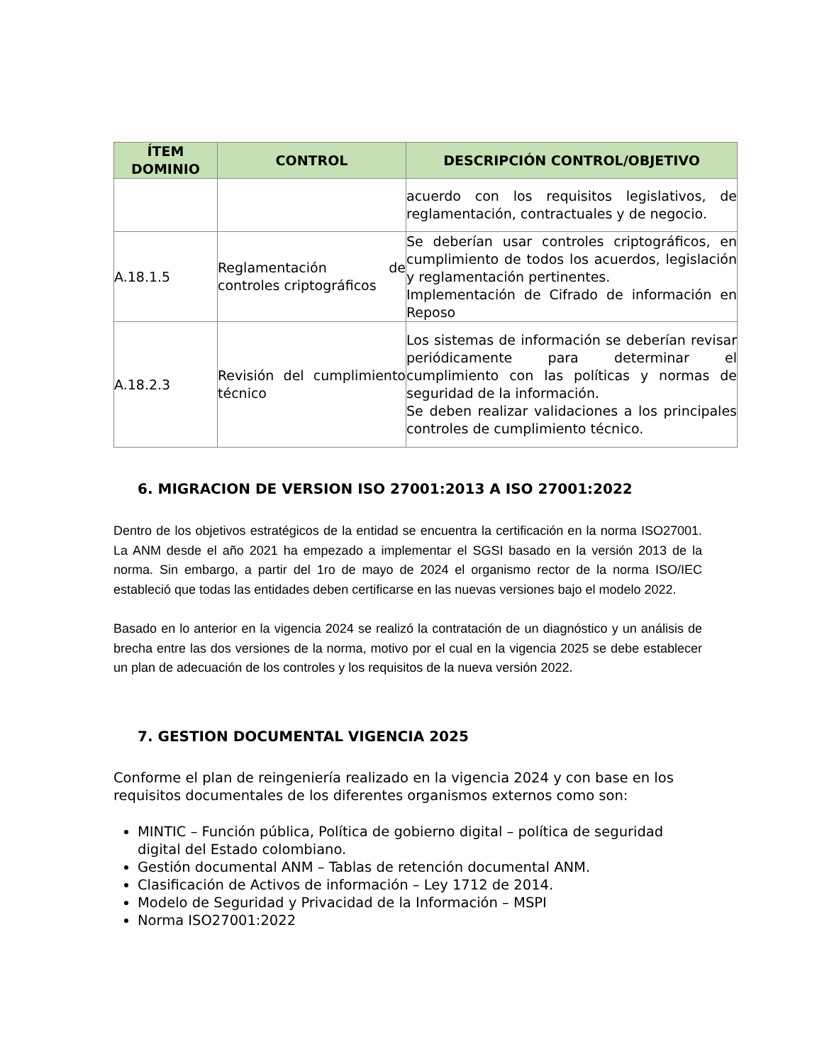| ÍTEM DOMINIO | CONTROL | DESCRIPCIÓN CONTROL/OBJETIVO |
| --- | --- | --- |
| | | acuerdo con los requisitos legislativos, de reglamentación, contractuales y de negocio. |
| A.18.1.5 | Reglamentación de controles criptográficos | Se deberían usar controles criptográficos, en cumplimiento de todos los acuerdos, legislación y reglamentación pertinentes. Implementación de Cifrado de información en Reposo |
| A.18.2.3 | Revisión del cumplimiento técnico | Los sistemas de información se deberían revisar periódicamente para determinar el cumplimiento con las políticas y normas de seguridad de la información. Se deben realizar validaciones a los principales controles de cumplimiento técnico. |
6. MIGRACION DE VERSION ISO 27001:2013 A ISO 27001:2022
Dentro de los objetivos estratégicos de la entidad se encuentra la certificación en la norma ISO27001. La ANM desde el año 2021 ha empezado a implementar el SGSI basado en la versión 2013 de la norma. Sin embargo, a partir del 1ro de mayo de 2024 el organismo rector de la norma ISO/IEC estableció que todas las entidades deben certificarse en las nuevas versiones bajo el modelo 2022.
Basado en lo anterior en la vigencia 2024 se realizó la contratación de un diagnóstico y un análisis de brecha entre las dos versiones de la norma, motivo por el cual en la vigencia 2025 se debe establecer un plan de adecuación de los controles y los requisitos de la nueva versión 2022.
7. GESTION DOCUMENTAL VIGENCIA 2025
Conforme el plan de reingeniería realizado en la vigencia 2024 y con base en los requisitos documentales de los diferentes organismos externos como son:
MINTIC – Función pública, Política de gobierno digital – política de seguridad digital del Estado colombiano.
Gestión documental ANM – Tablas de retención documental ANM.
Clasificación de Activos de información – Ley 1712 de 2014.
Modelo de Seguridad y Privacidad de la Información – MSPI
Norma ISO27001:2022